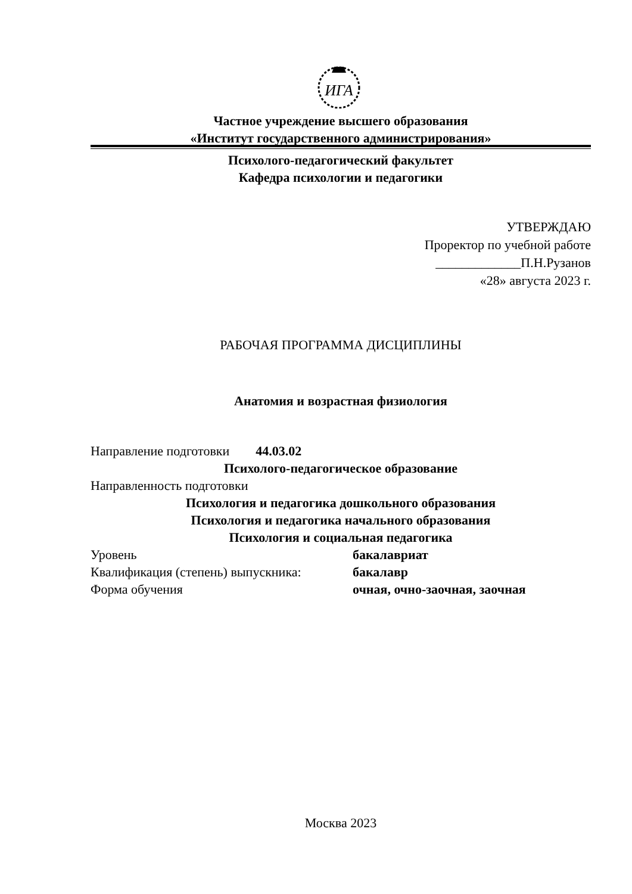ИГА
Частное учреждение высшего образования
«Институт государственного администрирования»
Психолого-педагогический факультет
Кафедра психологии и педагогики
УТВЕРЖДАЮ
Проректор по учебной работе
_____________П.Н.Рузанов
«28» августа 2023 г.
РАБОЧАЯ ПРОГРАММА ДИСЦИПЛИНЫ
Анатомия и возрастная физиология
Направление подготовки 44.03.02
Психолого-педагогическое образование
Направленность подготовки
Психология и педагогика дошкольного образования
Психология и педагогика начального образования
Психология и социальная педагогика
Уровень бакалавриат
Квалификация (степень) выпускника: бакалавр
Форма обучения очная, очно-заочная, заочная
Москва 2023